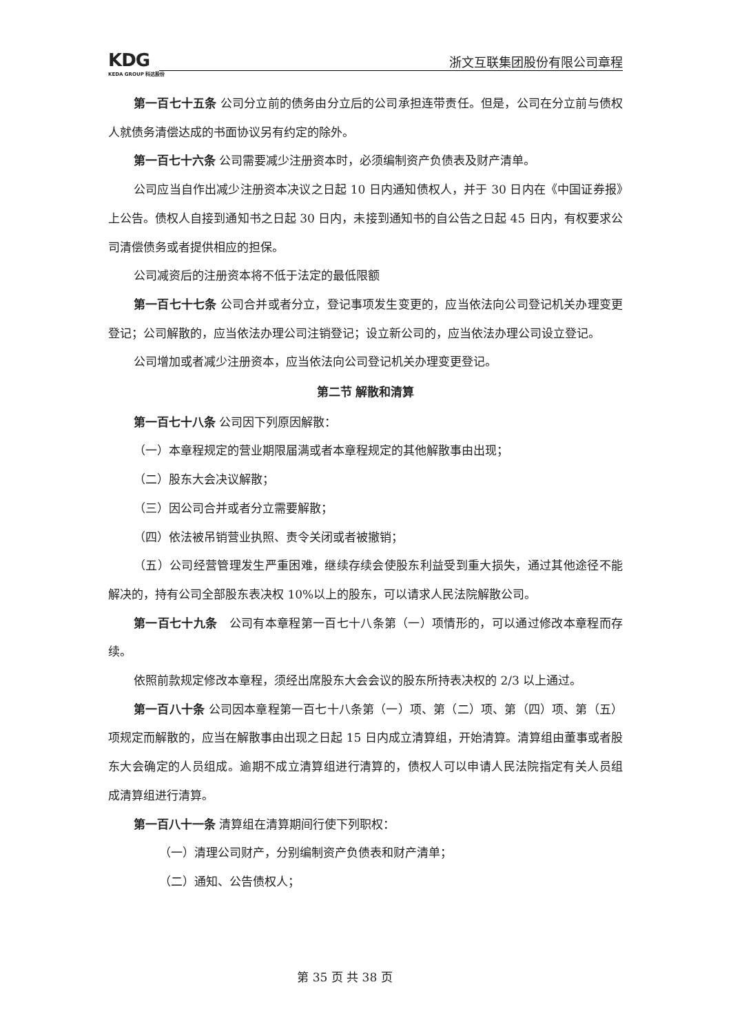KDG
KEDA GROUP 科达股份
浙文互联集团股份有限公司章程
第一百七十五条 公司分立前的债务由分立后的公司承担连带责任。但是，公司在分立前与债权人就债务清偿达成的书面协议另有约定的除外。
第一百七十六条 公司需要减少注册资本时，必须编制资产负债表及财产清单。
公司应当自作出减少注册资本决议之日起 10 日内通知债权人，并于 30 日内在《中国证券报》上公告。债权人自接到通知书之日起 30 日内，未接到通知书的自公告之日起 45 日内，有权要求公司清偿债务或者提供相应的担保。
公司减资后的注册资本将不低于法定的最低限额
第一百七十七条 公司合并或者分立，登记事项发生变更的，应当依法向公司登记机关办理变更登记；公司解散的，应当依法办理公司注销登记；设立新公司的，应当依法办理公司设立登记。
公司增加或者减少注册资本，应当依法向公司登记机关办理变更登记。
第二节 解散和清算
第一百七十八条 公司因下列原因解散：
（一）本章程规定的营业期限届满或者本章程规定的其他解散事由出现；
（二）股东大会决议解散；
（三）因公司合并或者分立需要解散；
（四）依法被吊销营业执照、责令关闭或者被撤销；
（五）公司经营管理发生严重困难，继续存续会使股东利益受到重大损失，通过其他途径不能解决的，持有公司全部股东表决权 10%以上的股东，可以请求人民法院解散公司。
第一百七十九条　公司有本章程第一百七十八条第（一）项情形的，可以通过修改本章程而存续。
依照前款规定修改本章程，须经出席股东大会会议的股东所持表决权的 2/3 以上通过。
第一百八十条 公司因本章程第一百七十八条第（一）项、第（二）项、第（四）项、第（五）项规定而解散的，应当在解散事由出现之日起 15 日内成立清算组，开始清算。清算组由董事或者股东大会确定的人员组成。逾期不成立清算组进行清算的，债权人可以申请人民法院指定有关人员组成清算组进行清算。
第一百八十一条 清算组在清算期间行使下列职权：
（一）清理公司财产，分别编制资产负债表和财产清单；
（二）通知、公告债权人；
第 35 页 共 38 页